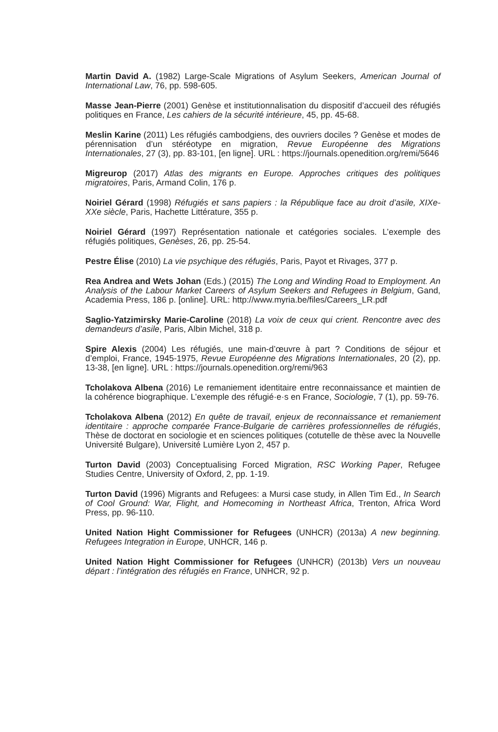Martin David A. (1982) Large-Scale Migrations of Asylum Seekers, American Journal of International Law, 76, pp. 598-605.
Masse Jean-Pierre (2001) Genèse et institutionnalisation du dispositif d’accueil des réfugiés politiques en France, Les cahiers de la sécurité intérieure, 45, pp. 45-68.
Meslin Karine (2011) Les réfugiés cambodgiens, des ouvriers dociles ? Genèse et modes de pérennisation d’un stéréotype en migration, Revue Européenne des Migrations Internationales, 27 (3), pp. 83-101, [en ligne]. URL : https://journals.openedition.org/remi/5646
Migreurop (2017) Atlas des migrants en Europe. Approches critiques des politiques migratoires, Paris, Armand Colin, 176 p.
Noiriel Gérard (1998) Réfugiés et sans papiers : la République face au droit d’asile, XIXe-XXe siècle, Paris, Hachette Littérature, 355 p.
Noiriel Gérard (1997) Représentation nationale et catégories sociales. L’exemple des réfugiés politiques, Genèses, 26, pp. 25-54.
Pestre Élise (2010) La vie psychique des réfugiés, Paris, Payot et Rivages, 377 p.
Rea Andrea and Wets Johan (Eds.) (2015) The Long and Winding Road to Employment. An Analysis of the Labour Market Careers of Asylum Seekers and Refugees in Belgium, Gand, Academia Press, 186 p. [online]. URL: http://www.myria.be/files/Careers_LR.pdf
Saglio-Yatzimirsky Marie-Caroline (2018) La voix de ceux qui crient. Rencontre avec des demandeurs d’asile, Paris, Albin Michel, 318 p.
Spire Alexis (2004) Les réfugiés, une main-d’œuvre à part ? Conditions de séjour et d’emploi, France, 1945-1975, Revue Européenne des Migrations Internationales, 20 (2), pp. 13-38, [en ligne]. URL : https://journals.openedition.org/remi/963
Tcholakova Albena (2016) Le remaniement identitaire entre reconnaissance et maintien de la cohérence biographique. L’exemple des réfugié·e·s en France, Sociologie, 7 (1), pp. 59-76.
Tcholakova Albena (2012) En quête de travail, enjeux de reconnaissance et remaniement identitaire : approche comparée France-Bulgarie de carrières professionnelles de réfugiés, Thèse de doctorat en sociologie et en sciences politiques (cotutelle de thèse avec la Nouvelle Université Bulgare), Université Lumière Lyon 2, 457 p.
Turton David (2003) Conceptualising Forced Migration, RSC Working Paper, Refugee Studies Centre, University of Oxford, 2, pp. 1-19.
Turton David (1996) Migrants and Refugees: a Mursi case study, in Allen Tim Ed., In Search of Cool Ground: War, Flight, and Homecoming in Northeast Africa, Trenton, Africa Word Press, pp. 96-110.
United Nation Hight Commissioner for Refugees (UNHCR) (2013a) A new beginning. Refugees Integration in Europe, UNHCR, 146 p.
United Nation Hight Commissioner for Refugees (UNHCR) (2013b) Vers un nouveau départ : l’intégration des réfugiés en France, UNHCR, 92 p.